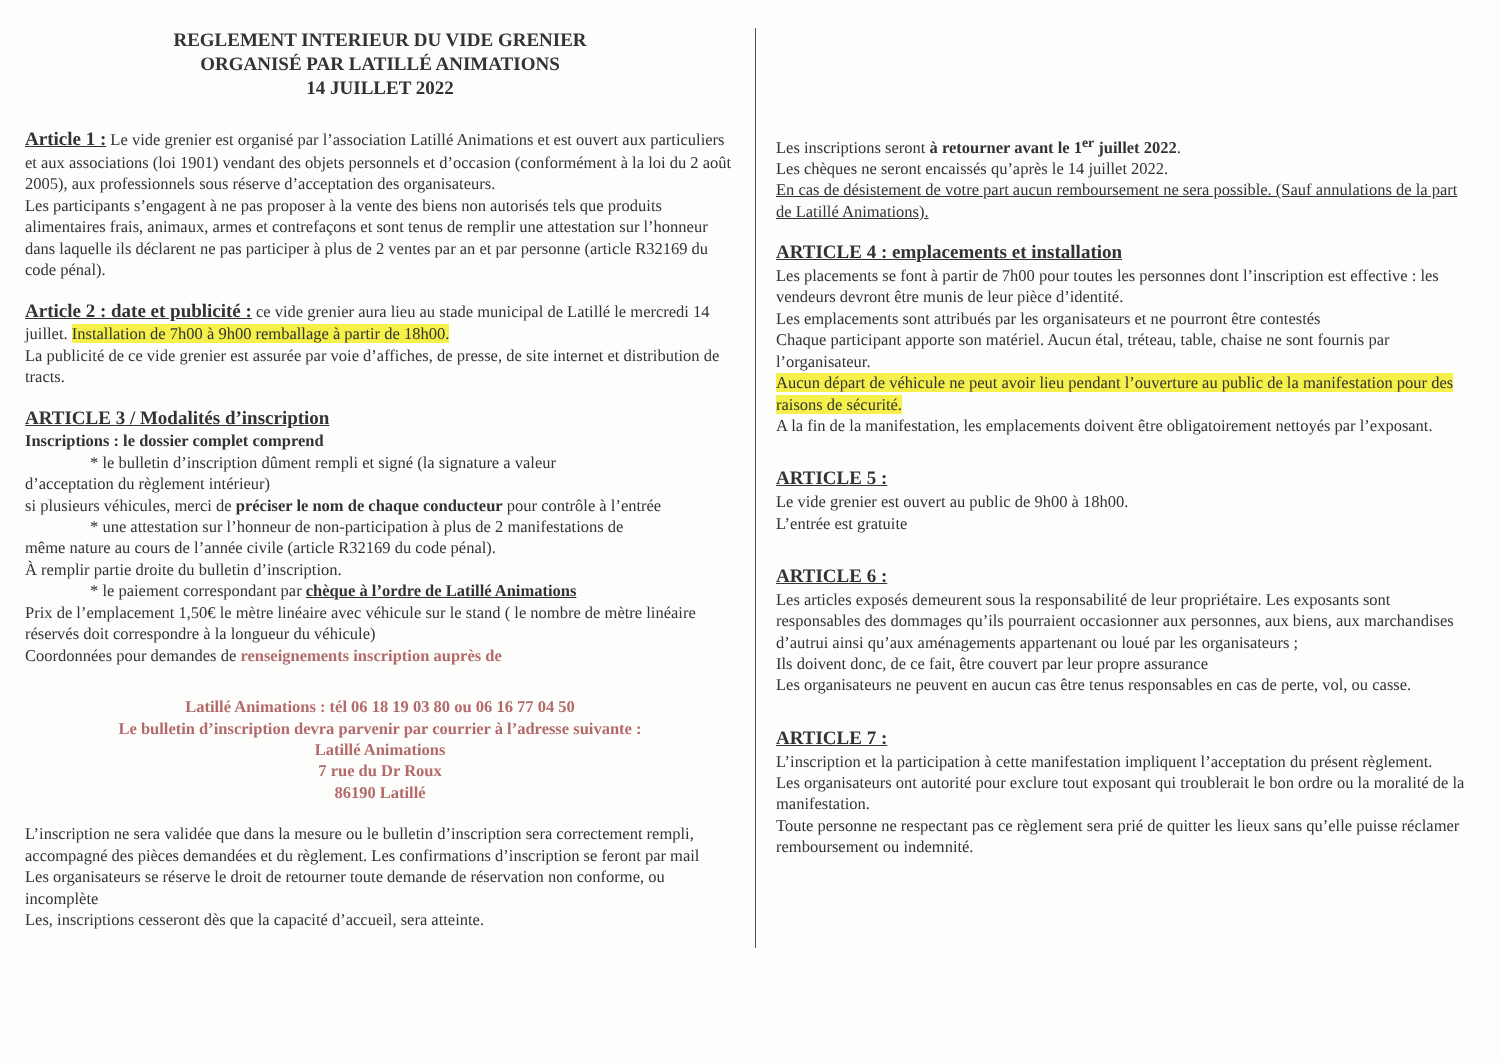REGLEMENT INTERIEUR DU VIDE GRENIER
ORGANISÉ PAR LATILLÉ ANIMATIONS
14 JUILLET 2022
Article 1 : Le vide grenier est organisé par l’association Latillé Animations et est ouvert aux particuliers et aux associations (loi 1901) vendant des objets personnels et d’occasion (conformément à la loi du 2 août 2005), aux professionnels sous réserve d’acceptation des organisateurs.
Les participants s’engagent à ne pas proposer à la vente des biens non autorisés tels que produits alimentaires frais, animaux, armes et contrefaçons et sont tenus de remplir une attestation sur l’honneur dans laquelle ils déclarent ne pas participer à plus de 2 ventes par an et par personne (article R32169 du code pénal).
Article 2 : date et publicité : ce vide grenier aura lieu au stade municipal de Latillé le mercredi 14 juillet. Installation de 7h00 à 9h00 remballage à partir de 18h00.
La publicité de ce vide grenier est assurée par voie d’affiches, de presse, de site internet et distribution de tracts.
ARTICLE 3 / Modalités d’inscription
Inscriptions : le dossier complet comprend
* le bulletin d’inscription dûment rempli et signé (la signature a valeur
d’acceptation du règlement intérieur)
si plusieurs véhicules, merci de préciser le nom de chaque conducteur pour contrôle à l’entrée
* une attestation sur l’honneur de non-participation à plus de 2 manifestations de
même nature au cours de l’année civile (article R32169 du code pénal).
À remplir partie droite du bulletin d’inscription.
* le paiement correspondant par chèque à l’ordre de Latillé Animations
Prix de l’emplacement 1,50€ le mètre linéaire avec véhicule sur le stand ( le nombre de mètre linéaire réservés doit correspondre à la longueur du véhicule)
Coordonnées pour demandes de renseignements inscription auprès de
Latillé Animations : tél 06 18 19 03 80 ou 06 16 77 04 50
Le bulletin d’inscription devra parvenir par courrier à l’adresse suivante :
Latillé Animations
7 rue du Dr Roux
86190 Latillé
L’inscription ne sera validée que dans la mesure ou le bulletin d’inscription sera correctement rempli, accompagné des pièces demandées et du règlement. Les confirmations d’inscription se feront par mail
Les organisateurs se réserve le droit de retourner toute demande de réservation non conforme, ou incomplète
Les, inscriptions cesseront dès que la capacité d’accueil, sera atteinte.
Les inscriptions seront à retourner avant le 1<sup>er</sup> juillet 2022.
Les chèques ne seront encaissés qu’après le 14 juillet 2022.
En cas de désistement de votre part aucun remboursement ne sera possible. (Sauf annulations de la part de Latillé Animations).
ARTICLE 4 : emplacements et installation
Les placements se font à partir de 7h00 pour toutes les personnes dont l’inscription est effective : les vendeurs devront être munis de leur pièce d’identité.
Les emplacements sont attribués par les organisateurs et ne pourront être contestés
Chaque participant apporte son matériel. Aucun étal, tréteau, table, chaise ne sont fournis par l’organisateur.
Aucun départ de véhicule ne peut avoir lieu pendant l’ouverture au public de la manifestation pour des raisons de sécurité.
A la fin de la manifestation, les emplacements doivent être obligatoirement nettoyés par l’exposant.
ARTICLE 5 :
Le vide grenier est ouvert au public de 9h00 à 18h00.
L’entrée est gratuite
ARTICLE 6 :
Les articles exposés demeurent sous la responsabilité de leur propriétaire. Les exposants sont responsables des dommages qu’ils pourraient occasionner aux personnes, aux biens, aux marchandises d’autrui ainsi qu’aux aménagements appartenant ou loué par les organisateurs ;
Ils doivent donc, de ce fait, être couvert par leur propre assurance
Les organisateurs ne peuvent en aucun cas être tenus responsables en cas de perte, vol, ou casse.
ARTICLE 7 :
L’inscription et la participation à cette manifestation impliquent l’acceptation du présent règlement.
Les organisateurs ont autorité pour exclure tout exposant qui troublerait le bon ordre ou la moralité de la manifestation.
Toute personne ne respectant pas ce règlement sera prié de quitter les lieux sans qu’elle puisse réclamer remboursement ou indemnité.